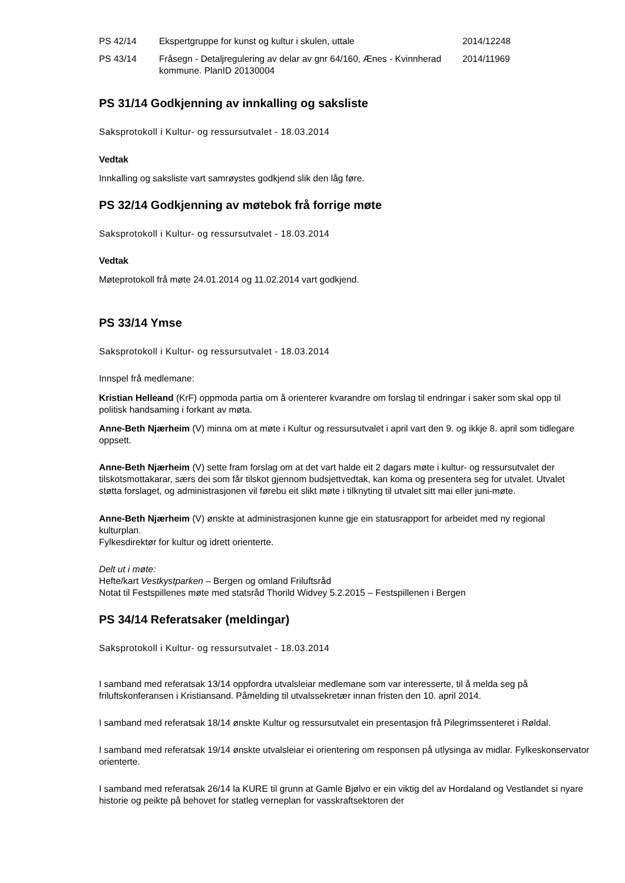| PS 42/14 | Ekspertgruppe for kunst og kultur i skulen, uttale | 2014/12248 |
| PS 43/14 | Fråsegn - Detaljregulering av delar av gnr 64/160, Ænes - Kvinnherad kommune. PlanID 20130004 | 2014/11969 |
PS 31/14 Godkjenning av innkalling og saksliste
Saksprotokoll i Kultur- og ressursutvalet - 18.03.2014
Vedtak
Innkalling og saksliste vart samrøystes godkjend slik den låg føre.
PS 32/14 Godkjenning av møtebok frå forrige møte
Saksprotokoll i Kultur- og ressursutvalet - 18.03.2014
Vedtak
Møteprotokoll frå møte 24.01.2014 og 11.02.2014 vart godkjend.
PS 33/14 Ymse
Saksprotokoll i Kultur- og ressursutvalet - 18.03.2014
Innspel frå medlemane:
Kristian Helleand (KrF) oppmoda partia om å orienterer kvarandre om forslag til endringar i saker som skal opp til politisk handsaming i forkant av møta.
Anne-Beth Njærheim (V) minna om at møte i Kultur og ressursutvalet i april vart den 9. og ikkje 8. april som tidlegare oppsett.
Anne-Beth Njærheim (V) sette fram forslag om at det vart halde eit 2 dagars møte i kultur- og ressursutvalet der tilskotsmottakarar, særs dei som får tilskot gjennom budsjettvedtak, kan koma og presentera seg for utvalet. Utvalet støtta forslaget, og administrasjonen vil førebu eit slikt møte i tilknyting til utvalet sitt mai eller juni-møte.
Anne-Beth Njærheim (V) ønskte at administrasjonen kunne gje ein statusrapport for arbeidet med ny regional kulturplan.
Fylkesdirektør for kultur og idrett orienterte.
Delt ut i møte:
Hefte/kart Vestkystparken – Bergen og omland Friluftsråd
Notat til Festspillenes møte med statsråd Thorild Widvey 5.2.2015 – Festspillenen i Bergen
PS 34/14 Referatsaker (meldingar)
Saksprotokoll i Kultur- og ressursutvalet - 18.03.2014
I samband med referatsak 13/14 oppfordra utvalsleiar medlemane som var interesserte, til å melda seg på friluftskonferansen i Kristiansand. Påmelding til utvalssekretær innan fristen den 10. april 2014.
I samband med referatsak 18/14 ønskte Kultur og ressursutvalet ein presentasjon frå Pilegrimssenteret i Røldal.
I samband med referatsak 19/14 ønskte utvalsleiar ei orientering om responsen på utlysinga av midlar. Fylkeskonservator orienterte.
I samband med referatsak 26/14 la KURE til grunn at Gamle Bjølvo er ein viktig del av Hordaland og Vestlandet si nyare historie og peikte på behovet for statleg verneplan for vasskraftsektoren der